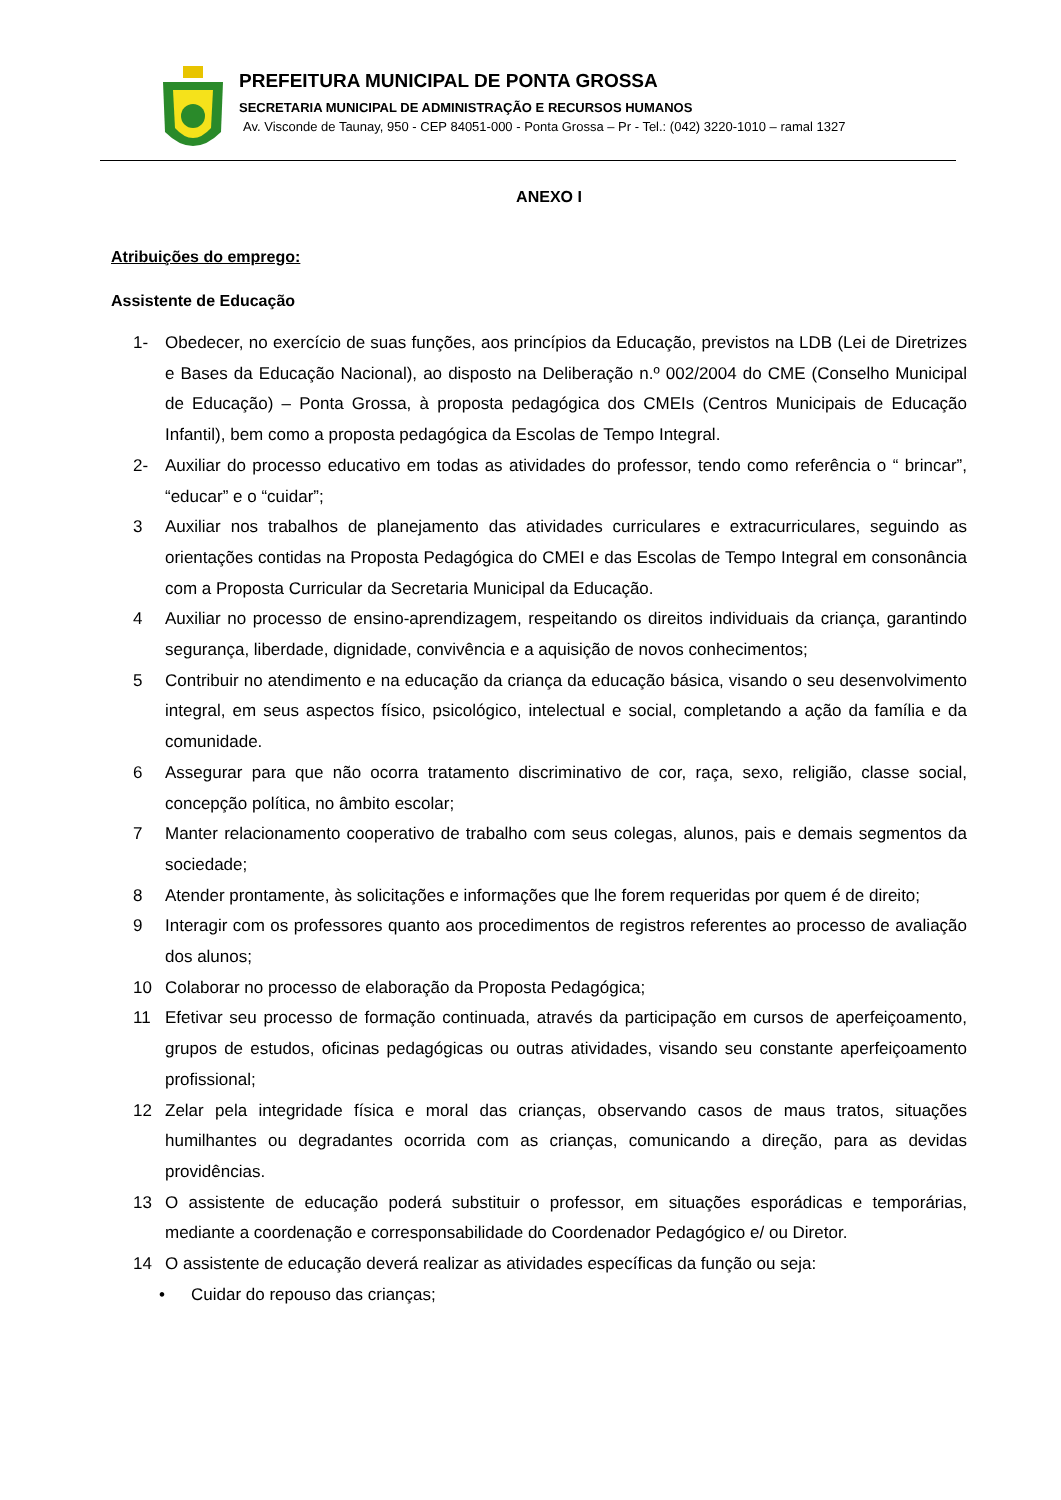PREFEITURA MUNICIPAL DE PONTA GROSSA
SECRETARIA MUNICIPAL DE ADMINISTRAÇÃO E RECURSOS HUMANOS
Av. Visconde de Taunay, 950 - CEP 84051-000 - Ponta Grossa – Pr - Tel.: (042) 3220-1010 – ramal 1327
ANEXO I
Atribuições do emprego:
Assistente de Educação
1- Obedecer, no exercício de suas funções, aos princípios da Educação, previstos na LDB (Lei de Diretrizes e Bases da Educação Nacional), ao disposto na Deliberação n.º 002/2004 do CME (Conselho Municipal de Educação) – Ponta Grossa, à proposta pedagógica dos CMEIs (Centros Municipais de Educação Infantil), bem como a proposta pedagógica da Escolas de Tempo Integral.
2- Auxiliar do processo educativo em todas as atividades do professor, tendo como referência o “ brincar”, “educar” e o “cuidar”;
3 Auxiliar nos trabalhos de planejamento das atividades curriculares e extracurriculares, seguindo as orientações contidas na Proposta Pedagógica do CMEI e das Escolas de Tempo Integral em consonância com a Proposta Curricular da Secretaria Municipal da Educação.
4 Auxiliar no processo de ensino-aprendizagem, respeitando os direitos individuais da criança, garantindo segurança, liberdade, dignidade, convivência e a aquisição de novos conhecimentos;
5 Contribuir no atendimento e na educação da criança da educação básica, visando o seu desenvolvimento integral, em seus aspectos físico, psicológico, intelectual e social, completando a ação da família e da comunidade.
6 Assegurar para que não ocorra tratamento discriminativo de cor, raça, sexo, religião, classe social, concepção política, no âmbito escolar;
7 Manter relacionamento cooperativo de trabalho com seus colegas, alunos, pais e demais segmentos da sociedade;
8 Atender prontamente, às solicitações e informações que lhe forem requeridas por quem é de direito;
9 Interagir com os professores quanto aos procedimentos de registros referentes ao processo de avaliação dos alunos;
10 Colaborar no processo de elaboração da Proposta Pedagógica;
11 Efetivar seu processo de formação continuada, através da participação em cursos de aperfeiçoamento, grupos de estudos, oficinas pedagógicas ou outras atividades, visando seu constante aperfeiçoamento profissional;
12 Zelar pela integridade física e moral das crianças, observando casos de maus tratos, situações humilhantes ou degradantes ocorrida com as crianças, comunicando a direção, para as devidas providências.
13 O assistente de educação poderá substituir o professor, em situações esporádicas e temporárias, mediante a coordenação e corresponsabilidade do Coordenador Pedagógico e/ ou Diretor.
14 O assistente de educação deverá realizar as atividades específicas da função ou seja:
• Cuidar do repouso das crianças;